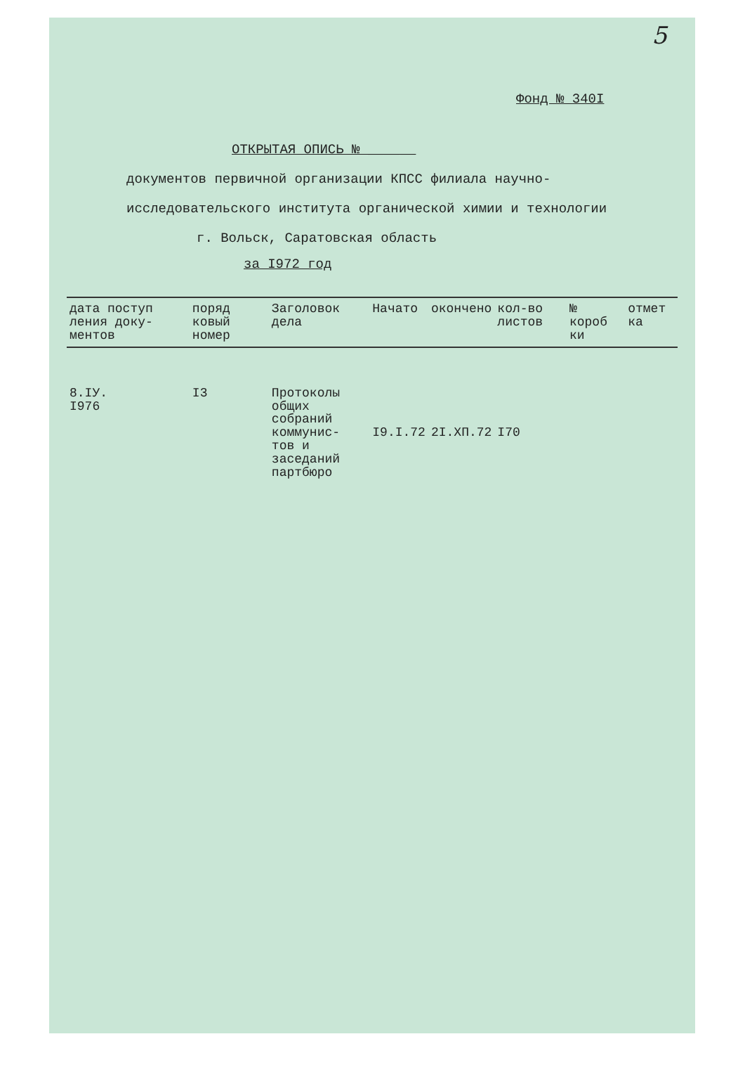5
Фонд № 340I
ОТКРЫТАЯ ОПИСЬ № ______
документов первичной организации КПСС филиала научно-
исследовательского института органической химии и технологии
г. Вольск, Саратовская область
за I972 год
| дата поступ ления доку- ментов | поряд ковый номер | Заголовок дела | Начато | окончено | кол-во листов | № короб ки | отмет ка |
| --- | --- | --- | --- | --- | --- | --- | --- |
| 8.IУ. I976 | I3 | Протоколы общих собраний коммунис- тов и заседаний партбюро | I9.I.72 | 2I.XП.72 | I70 | | |